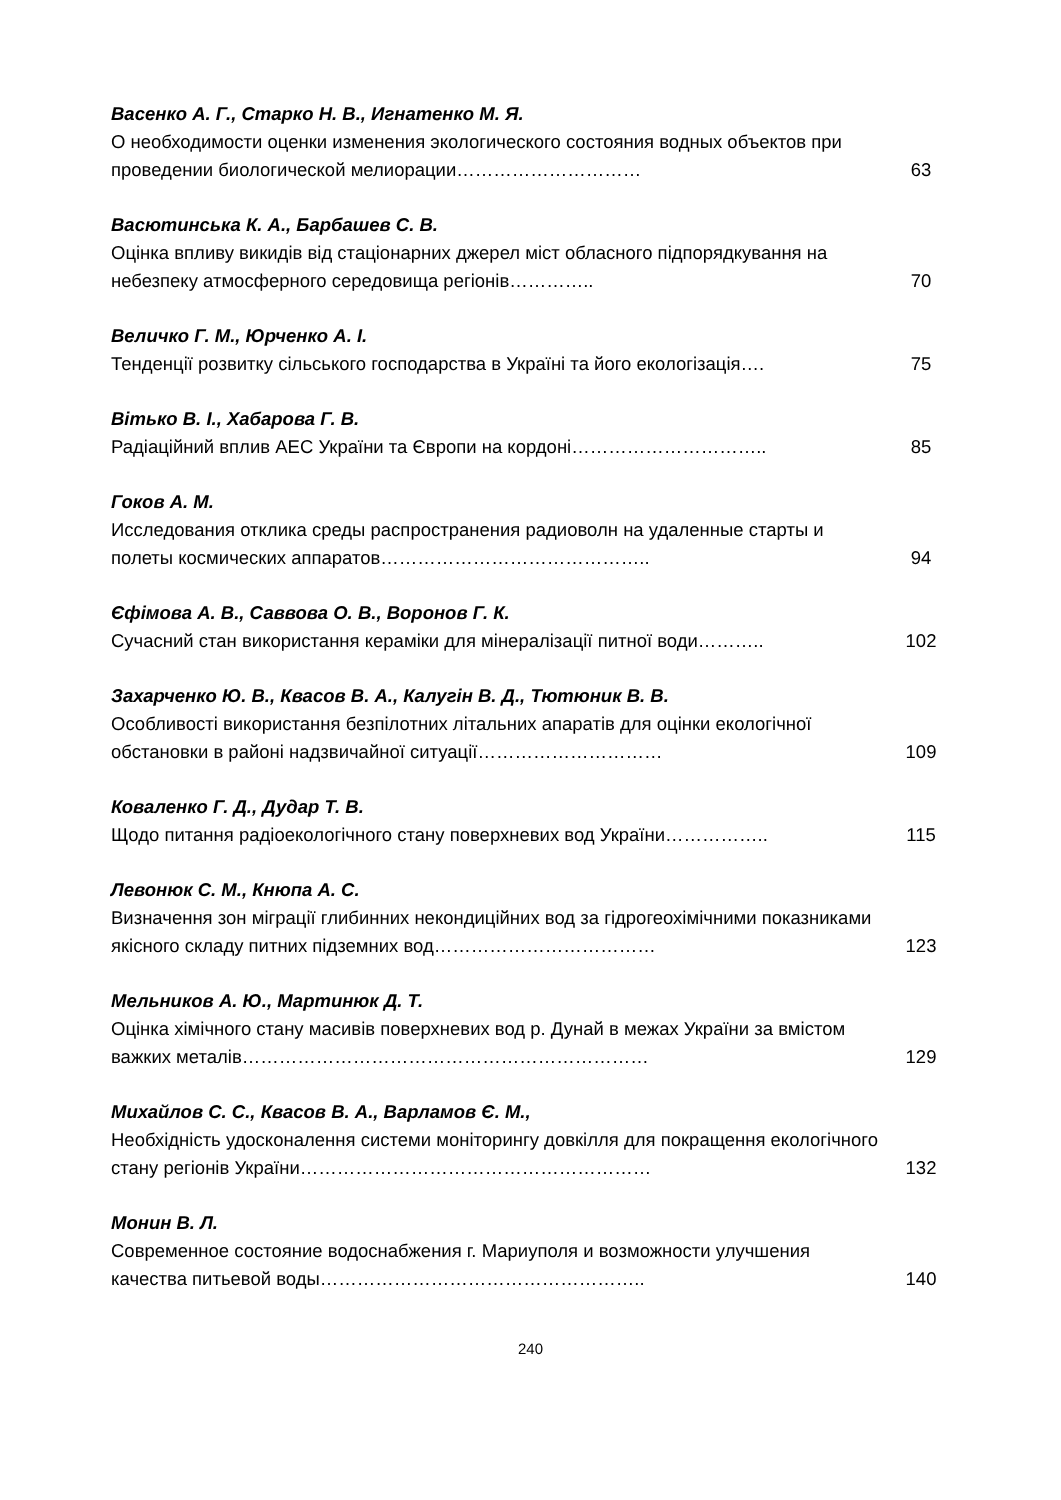Васенко А. Г., Старко Н. В., Игнатенко М. Я.
О необходимости оценки изменения экологического состояния водных объектов при проведении биологической мелиорации…………………………
63
Васютинська К. А., Барбашев С. В.
Оцінка впливу викидів від стаціонарних джерел міст обласного підпорядкування на небезпеку атмосферного середовища регіонів…………..
70
Величко Г. М., Юрченко А. І.
Тенденції розвитку сільського господарства в Україні та його екологізація…. 75
Вітько В. І., Хабарова Г. В.
Радіаційний вплив АЕС України та Європи на кордоні………………………….. 85
Гоков А. М.
Исследования отклика среды распространения радиоволн на удаленные старты и полеты космических аппаратов……………………………………..
94
Єфімова А. В., Саввова О. В., Воронов Г. К.
Сучасний стан використання кераміки для мінералізації питної води……….. 102
Захарченко Ю. В., Квасов В. А., Калугін В. Д., Тютюник В. В.
Особливості використання безпілотних літальних апаратів для оцінки екологічної обстановки в районі надзвичайної ситуації…………………………
109
Коваленко Г. Д., Дудар Т. В.
Щодо питання радіоекологічного стану поверхневих вод України…………….. 115
Левонюк С. М., Кнюпа А. С.
Визначення зон міграції глибинних некондиційних вод за гідрогеохімічними показниками якісного складу питних підземних вод………………………………
123
Мельников А. Ю., Мартинюк Д. Т.
Оцінка хімічного стану масивів поверхневих вод р. Дунай в межах України за вмістом важких металів…………………………………………………………
129
Михайлов С. С., Квасов В. А., Варламов Є. М.,
Необхідність удосконалення системи моніторингу довкілля для покращення екологічного стану регіонів України…………………………………………………
132
Монин В. Л.
Современное состояние водоснабжения г. Мариуполя и возможности улучшения качества питьевой воды……………………………………………..
140
240